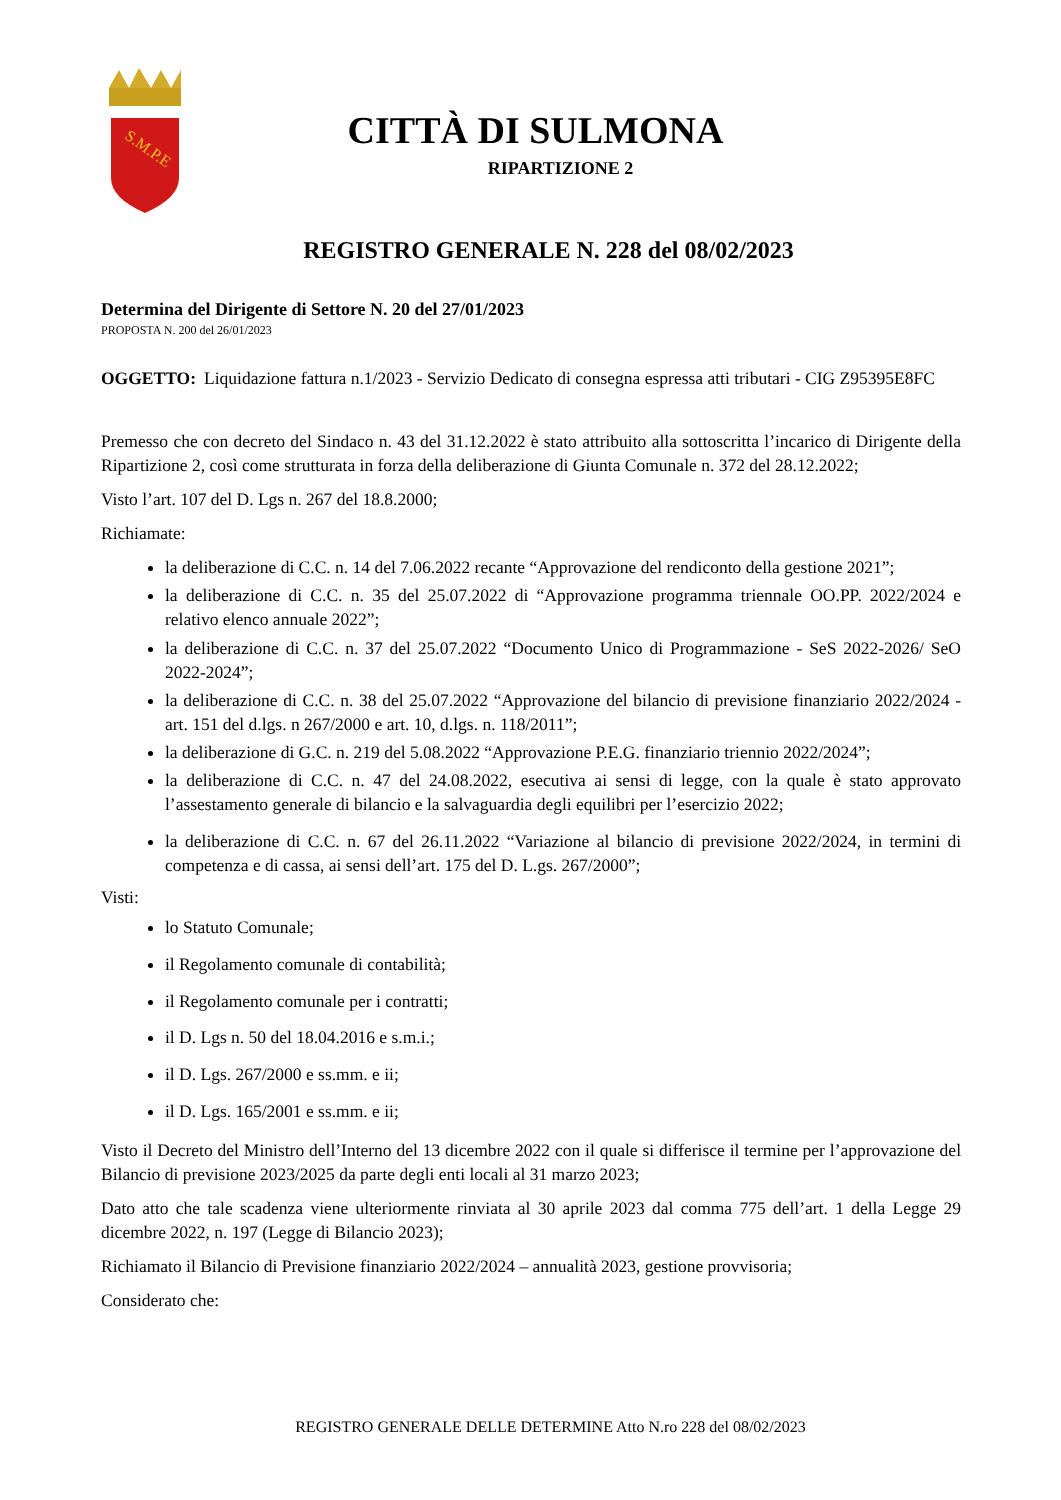S.M.P.E
CITTÀ DI SULMONA
RIPARTIZIONE 2
REGISTRO GENERALE N. 228 del 08/02/2023
Determina del Dirigente di Settore N. 20 del 27/01/2023
PROPOSTA N. 200 del 26/01/2023
OGGETTO: Liquidazione fattura n.1/2023 - Servizio Dedicato di consegna espressa atti tributari - CIG Z95395E8FC
Premesso che con decreto del Sindaco n. 43 del 31.12.2022 è stato attribuito alla sottoscritta l’incarico di Dirigente della Ripartizione 2, così come strutturata in forza della deliberazione di Giunta Comunale n. 372 del 28.12.2022;
Visto l’art. 107 del D. Lgs n. 267 del 18.8.2000;
Richiamate:
la deliberazione di C.C. n. 14 del 7.06.2022 recante “Approvazione del rendiconto della gestione 2021”;
la deliberazione di C.C. n. 35 del 25.07.2022 di “Approvazione programma triennale OO.PP. 2022/2024 e relativo elenco annuale 2022”;
la deliberazione di C.C. n. 37 del 25.07.2022 “Documento Unico di Programmazione - SeS 2022-2026/ SeO 2022-2024”;
la deliberazione di C.C. n. 38 del 25.07.2022 “Approvazione del bilancio di previsione finanziario 2022/2024 - art. 151 del d.lgs. n 267/2000 e art. 10, d.lgs. n. 118/2011”;
la deliberazione di G.C. n. 219 del 5.08.2022 “Approvazione P.E.G. finanziario triennio 2022/2024”;
la deliberazione di C.C. n. 47 del 24.08.2022, esecutiva ai sensi di legge, con la quale è stato approvato l’assestamento generale di bilancio e la salvaguardia degli equilibri per l’esercizio 2022;
la deliberazione di C.C. n. 67 del 26.11.2022 “Variazione al bilancio di previsione 2022/2024, in termini di competenza e di cassa, ai sensi dell’art. 175 del D. L.gs. 267/2000”;
Visti:
lo Statuto Comunale;
il Regolamento comunale di contabilità;
il Regolamento comunale per i contratti;
il D. Lgs n. 50 del 18.04.2016 e s.m.i.;
il D. Lgs. 267/2000 e ss.mm. e ii;
il D. Lgs. 165/2001 e ss.mm. e ii;
Visto il Decreto del Ministro dell’Interno del 13 dicembre 2022 con il quale si differisce il termine per l’approvazione del Bilancio di previsione 2023/2025 da parte degli enti locali al 31 marzo 2023;
Dato atto che tale scadenza viene ulteriormente rinviata al 30 aprile 2023 dal comma 775 dell’art. 1 della Legge 29 dicembre 2022, n. 197 (Legge di Bilancio 2023);
Richiamato il Bilancio di Previsione finanziario 2022/2024 – annualità 2023, gestione provvisoria;
Considerato che:
REGISTRO GENERALE DELLE DETERMINE Atto N.ro 228 del 08/02/2023